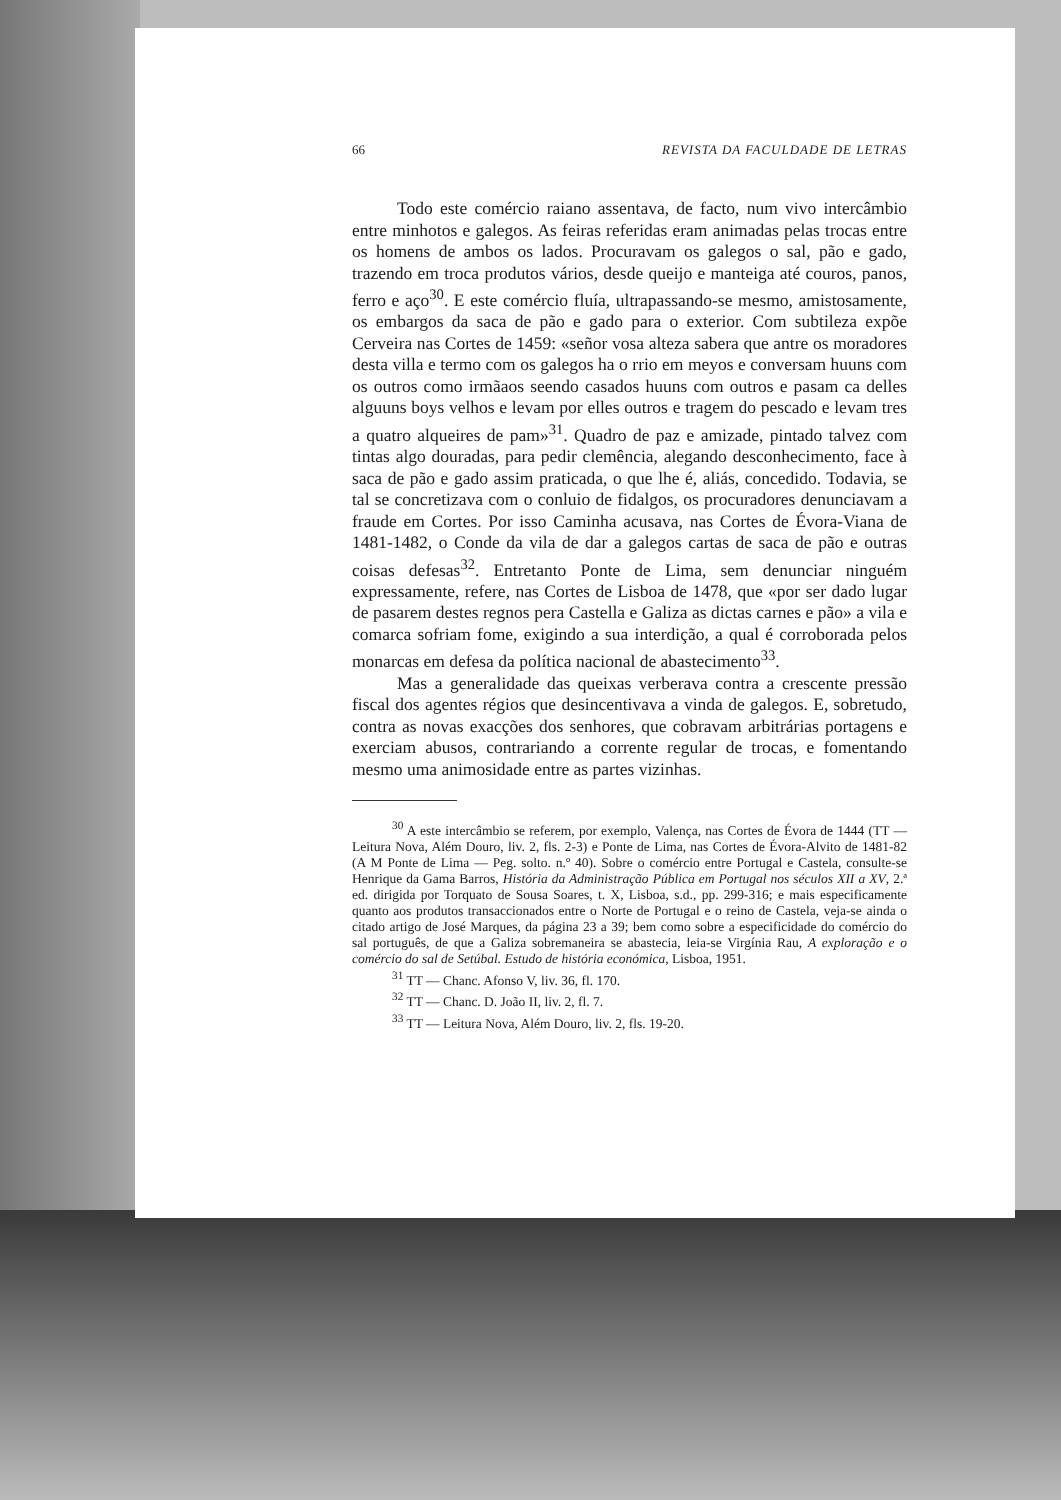66 REVISTA DA FACULDADE DE LETRAS
Todo este comércio raiano assentava, de facto, num vivo intercâmbio entre minhotos e galegos. As feiras referidas eram animadas pelas trocas entre os homens de ambos os lados. Procuravam os galegos o sal, pão e gado, trazendo em troca produtos vários, desde queijo e manteiga até couros, panos, ferro e aço<sup>30</sup>. E este comércio fluía, ultrapassando-se mesmo, amistosamente, os embargos da saca de pão e gado para o exterior. Com subtileza expõe Cerveira nas Cortes de 1459: «señor vosa alteza sabera que antre os moradores desta villa e termo com os galegos ha o rrio em meyos e conversam huuns com os outros como irmãaos seendo casados huuns com outros e pasam ca delles alguuns boys velhos e levam por elles outros e tragem do pescado e levam tres a quatro alqueires de pam»<sup>31</sup>. Quadro de paz e amizade, pintado talvez com tintas algo douradas, para pedir clemência, alegando desconhecimento, face à saca de pão e gado assim praticada, o que lhe é, aliás, concedido. Todavia, se tal se concretizava com o conluio de fidalgos, os procuradores denunciavam a fraude em Cortes. Por isso Caminha acusava, nas Cortes de Évora-Viana de 1481-1482, o Conde da vila de dar a galegos cartas de saca de pão e outras coisas defesas<sup>32</sup>. Entretanto Ponte de Lima, sem denunciar ninguém expressamente, refere, nas Cortes de Lisboa de 1478, que «por ser dado lugar de pasarem destes regnos pera Castella e Galiza as dictas carnes e pão» a vila e comarca sofriam fome, exigindo a sua interdição, a qual é corroborada pelos monarcas em defesa da política nacional de abastecimento<sup>33</sup>.
Mas a generalidade das queixas verberava contra a crescente pressão fiscal dos agentes régios que desincentivava a vinda de galegos. E, sobretudo, contra as novas exacções dos senhores, que cobravam arbitrárias portagens e exerciam abusos, contrariando a corrente regular de trocas, e fomentando mesmo uma animosidade entre as partes vizinhas.
<sup>30</sup> A este intercâmbio se referem, por exemplo, Valença, nas Cortes de Évora de 1444 (TT — Leitura Nova, Além Douro, liv. 2, fls. 2-3) e Ponte de Lima, nas Cortes de Évora-Alvito de 1481-82 (A M Ponte de Lima — Peg. solto. n.º 40). Sobre o comércio entre Portugal e Castela, consulte-se Henrique da Gama Barros, História da Administração Pública em Portugal nos séculos XII a XV, 2.ª ed. dirigida por Torquato de Sousa Soares, t. X, Lisboa, s.d., pp. 299-316; e mais especificamente quanto aos produtos transaccionados entre o Norte de Portugal e o reino de Castela, veja-se ainda o citado artigo de José Marques, da página 23 a 39; bem como sobre a especificidade do comércio do sal português, de que a Galiza sobremaneira se abastecia, leia-se Virgínia Rau, A exploração e o comércio do sal de Setúbal. Estudo de história económica, Lisboa, 1951.
<sup>31</sup> TT — Chanc. Afonso V, liv. 36, fl. 170.
<sup>32</sup> TT — Chanc. D. João II, liv. 2, fl. 7.
<sup>33</sup> TT — Leitura Nova, Além Douro, liv. 2, fls. 19-20.